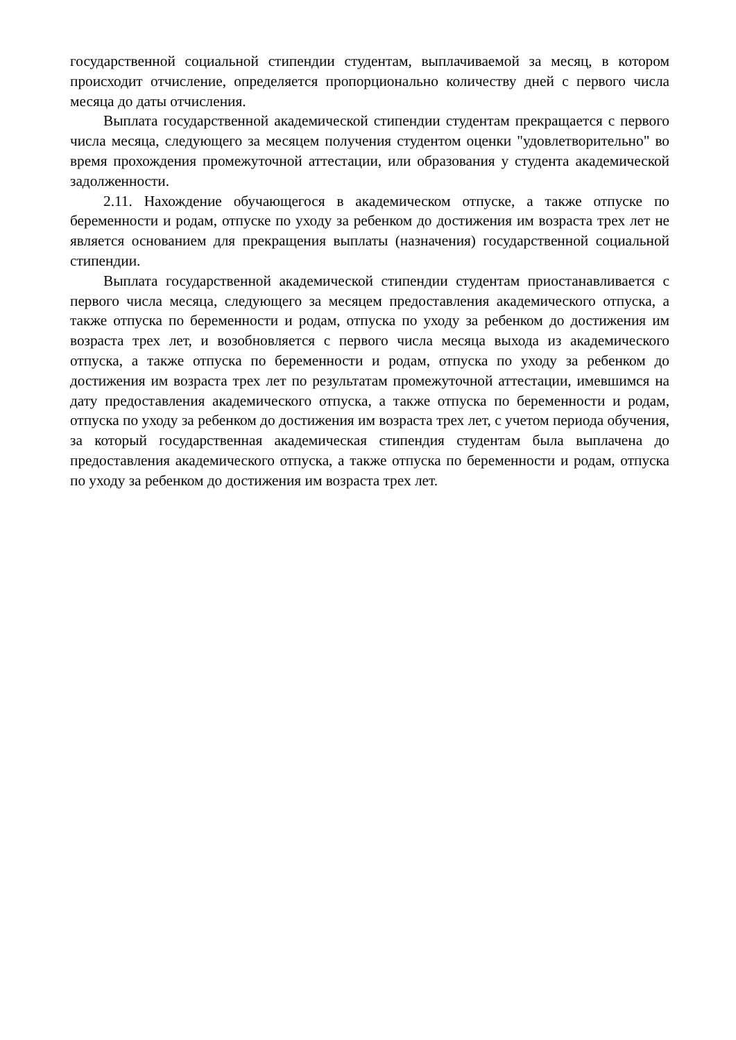государственной социальной стипендии студентам, выплачиваемой за месяц, в котором происходит отчисление, определяется пропорционально количеству дней с первого числа месяца до даты отчисления.
Выплата государственной академической стипендии студентам прекращается с первого числа месяца, следующего за месяцем получения студентом оценки "удовлетворительно" во время прохождения промежуточной аттестации, или образования у студента академической задолженности.
2.11. Нахождение обучающегося в академическом отпуске, а также отпуске по беременности и родам, отпуске по уходу за ребенком до достижения им возраста трех лет не является основанием для прекращения выплаты (назначения) государственной социальной стипендии.
Выплата государственной академической стипендии студентам приостанавливается с первого числа месяца, следующего за месяцем предоставления академического отпуска, а также отпуска по беременности и родам, отпуска по уходу за ребенком до достижения им возраста трех лет, и возобновляется с первого числа месяца выхода из академического отпуска, а также отпуска по беременности и родам, отпуска по уходу за ребенком до достижения им возраста трех лет по результатам промежуточной аттестации, имевшимся на дату предоставления академического отпуска, а также отпуска по беременности и родам, отпуска по уходу за ребенком до достижения им возраста трех лет, с учетом периода обучения, за который государственная академическая стипендия студентам была выплачена до предоставления академического отпуска, а также отпуска по беременности и родам, отпуска по уходу за ребенком до достижения им возраста трех лет.